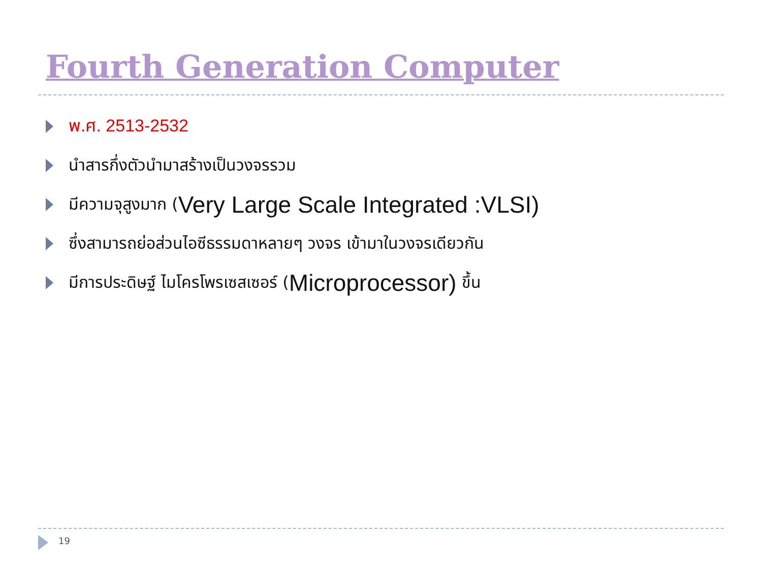Fourth Generation Computer
พ.ศ. 2513-2532
นำสารกึ่งตัวนำมาสร้างเป็นวงจรรวม
มีความจุสูงมาก (Very Large Scale Integrated :VLSI)
ซึ่งสามารถย่อส่วนไอซีธรรมดาหลายๆ วงจร เข้ามาในวงจรเดียวกัน
มีการประดิษฐ์ ไมโครโพรเซสเซอร์ (Microprocessor) ขึ้น
19